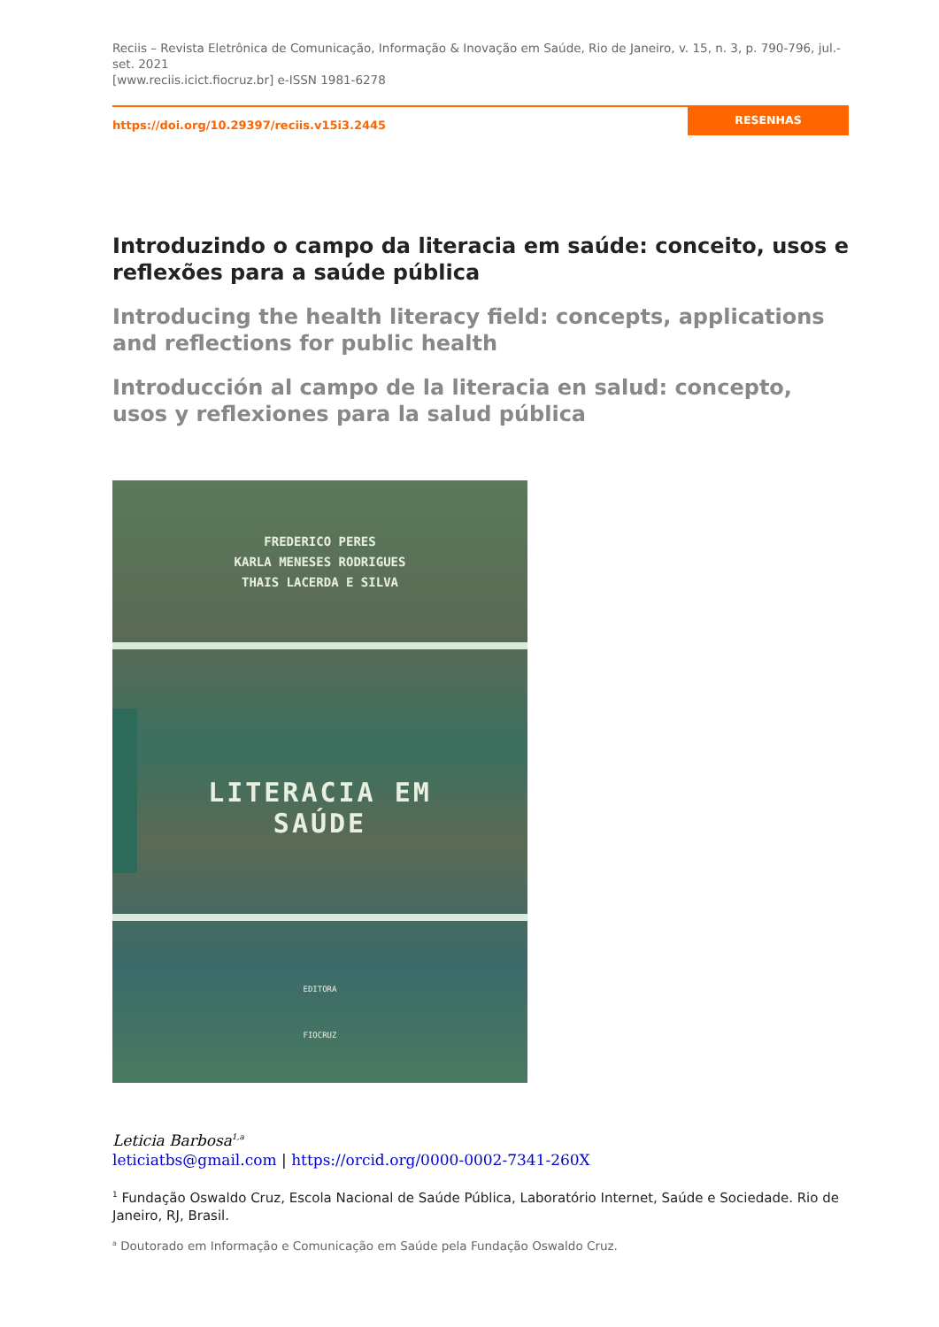Reciis – Revista Eletrônica de Comunicação, Informação & Inovação em Saúde, Rio de Janeiro, v. 15, n. 3, p. 790-796, jul.-set. 2021
[www.reciis.icict.fiocruz.br] e-ISSN 1981-6278
https://doi.org/10.29397/reciis.v15i3.2445
RESENHAS
Introduzindo o campo da literacia em saúde: conceito, usos e reflexões para a saúde pública
Introducing the health literacy field: concepts, applications and reflections for public health
Introducción al campo de la literacia en salud: concepto, usos y reflexiones para la salud pública
FREDERICO PERES
KARLA MENESES RODRIGUES
THAIS LACERDA E SILVA
LITERACIA EM SAÚDE
EDITORA
FIOCRUZ
Leticia Barbosa<sup>1,a</sup>
leticiatbs@gmail.com | https://orcid.org/0000-0002-7341-260X
<sup>1</sup> Fundação Oswaldo Cruz, Escola Nacional de Saúde Pública, Laboratório Internet, Saúde e Sociedade. Rio de Janeiro, RJ, Brasil.
<sup>a</sup> Doutorado em Informação e Comunicação em Saúde pela Fundação Oswaldo Cruz.